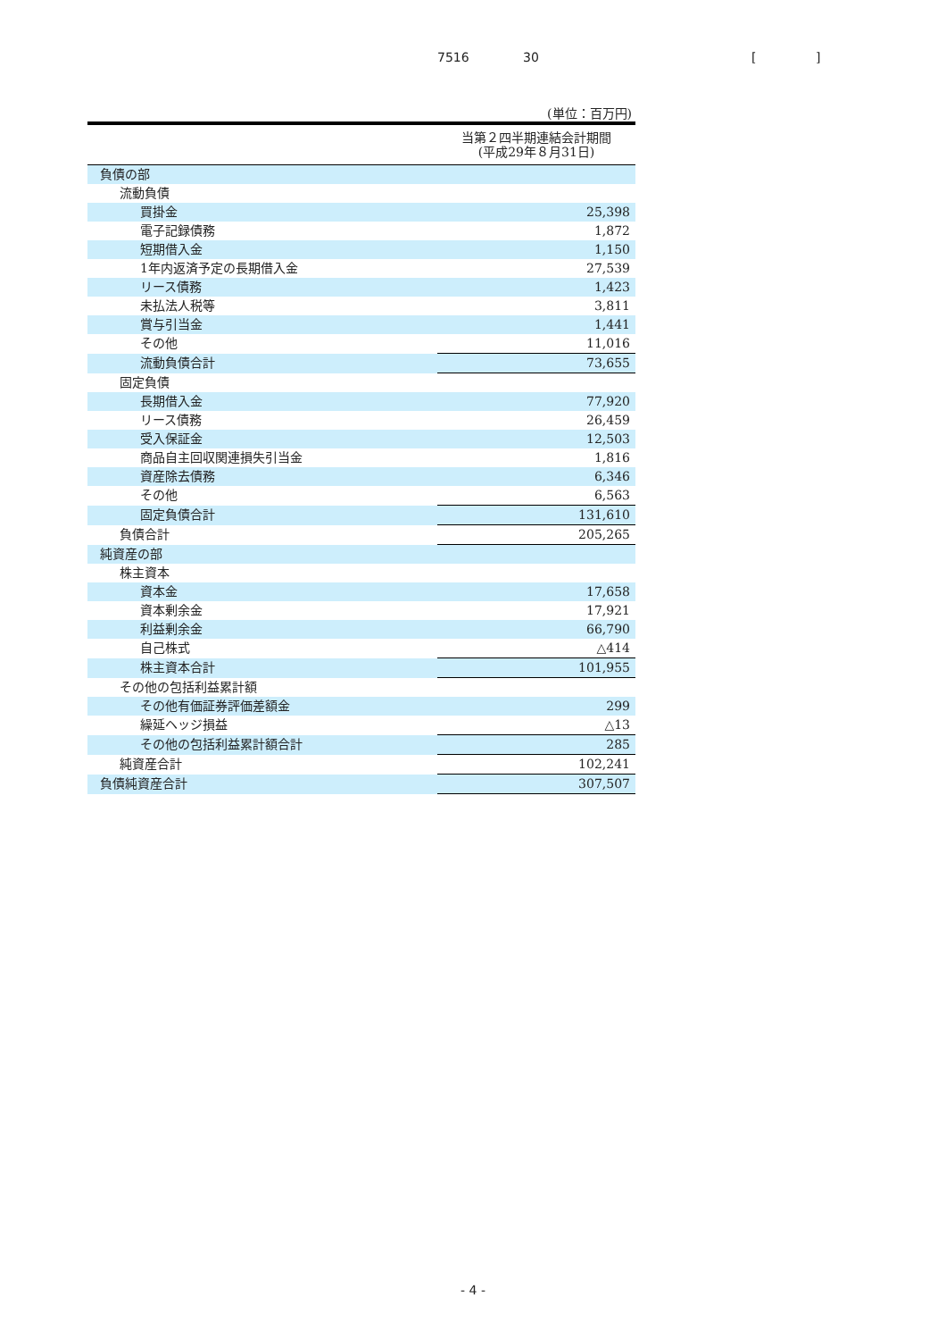7516 30 []
(単位：百万円)
| | 当第２四半期連結会計期間 (平成29年８月31日) |
| 負債の部 | |
| 流動負債 | |
| 買掛金 | 25,398 |
| 電子記録債務 | 1,872 |
| 短期借入金 | 1,150 |
| 1年内返済予定の長期借入金 | 27,539 |
| リース債務 | 1,423 |
| 未払法人税等 | 3,811 |
| 賞与引当金 | 1,441 |
| その他 | 11,016 |
| 流動負債合計 | 73,655 |
| 固定負債 | |
| 長期借入金 | 77,920 |
| リース債務 | 26,459 |
| 受入保証金 | 12,503 |
| 商品自主回収関連損失引当金 | 1,816 |
| 資産除去債務 | 6,346 |
| その他 | 6,563 |
| 固定負債合計 | 131,610 |
| 負債合計 | 205,265 |
| 純資産の部 | |
| 株主資本 | |
| 資本金 | 17,658 |
| 資本剰余金 | 17,921 |
| 利益剰余金 | 66,790 |
| 自己株式 | △414 |
| 株主資本合計 | 101,955 |
| その他の包括利益累計額 | |
| その他有価証券評価差額金 | 299 |
| 繰延ヘッジ損益 | △13 |
| その他の包括利益累計額合計 | 285 |
| 純資産合計 | 102,241 |
| 負債純資産合計 | 307,507 |
- 4 -